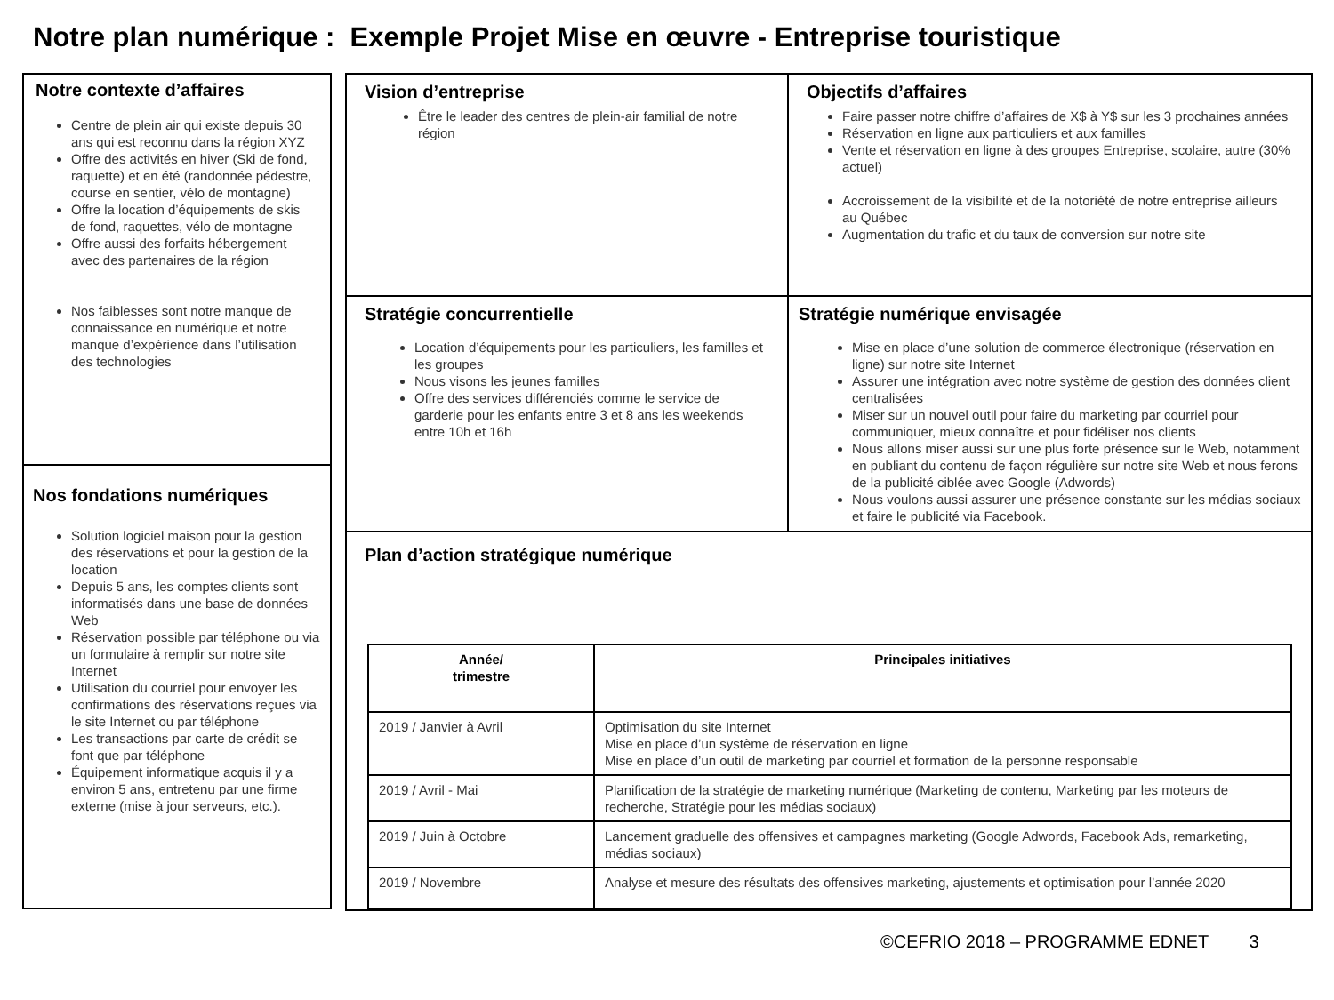Notre plan numérique : Exemple Projet Mise en œuvre - Entreprise touristique
Notre contexte d’affaires
Centre de plein air qui existe depuis 30 ans qui est reconnu dans la région XYZ
Offre des activités en hiver (Ski de fond, raquette) et en été (randonnée pédestre, course en sentier, vélo de montagne)
Offre la location d’équipements de skis de fond, raquettes, vélo de montagne
Offre aussi des forfaits hébergement avec des partenaires de la région
Nos faiblesses sont notre manque de connaissance en numérique et notre manque d’expérience dans l’utilisation des technologies
Nos fondations numériques
Solution logiciel maison pour la gestion des réservations et pour la gestion de la location
Depuis 5 ans, les comptes clients sont informatisés dans une base de données Web
Réservation possible par téléphone ou via un formulaire à remplir sur notre site Internet
Utilisation du courriel pour envoyer les confirmations des réservations reçues via le site Internet ou par téléphone
Les transactions par carte de crédit se font que par téléphone
Équipement informatique acquis il y a environ 5 ans, entretenu par une firme externe (mise à jour serveurs, etc.).
Vision d’entreprise
Être le leader des centres de plein-air familial de notre région
Objectifs d’affaires
Faire passer notre chiffre d’affaires de X$ à Y$ sur les 3 prochaines années
Réservation en ligne aux particuliers et aux familles
Vente et réservation en ligne à des groupes Entreprise, scolaire, autre (30% actuel)
Accroissement de la visibilité et de la notoriété de notre entreprise ailleurs au Québec
Augmentation du trafic et du taux de conversion sur notre site
Stratégie concurrentielle
Location d’équipements pour les particuliers, les familles et les groupes
Nous visons les jeunes familles
Offre des services différenciés comme le service de garderie pour les enfants entre 3 et 8 ans les weekends entre 10h et 16h
Stratégie numérique envisagée
Mise en place d’une solution de commerce électronique (réservation en ligne) sur notre site Internet
Assurer une intégration avec notre système de gestion des données client centralisées
Miser sur un nouvel outil pour faire du marketing par courriel pour communiquer, mieux connaître et pour fidéliser nos clients
Nous allons miser aussi sur une plus forte présence sur le Web, notamment en publiant du contenu de façon régulière sur notre site Web et nous ferons de la publicité ciblée avec Google (Adwords)
Nous voulons aussi assurer une présence constante sur les médias sociaux et faire le publicité via Facebook.
Plan d’action stratégique numérique
| Année/ trimestre | Principales initiatives |
| --- | --- |
| 2019 / Janvier à Avril | Optimisation du site Internet Mise en place d’un système de réservation en ligne Mise en place d’un outil de marketing par courriel et formation de la personne responsable |
| 2019 / Avril - Mai | Planification de la stratégie de marketing numérique (Marketing de contenu, Marketing par les moteurs de recherche, Stratégie pour les médias sociaux) |
| 2019 / Juin à Octobre | Lancement graduelle des offensives et campagnes marketing (Google Adwords, Facebook Ads, remarketing, médias sociaux) |
| 2019 / Novembre | Analyse et mesure des résultats des offensives marketing, ajustements et optimisation pour l’année 2020 |
©CEFRIO 2018 – PROGRAMME EDNET 3